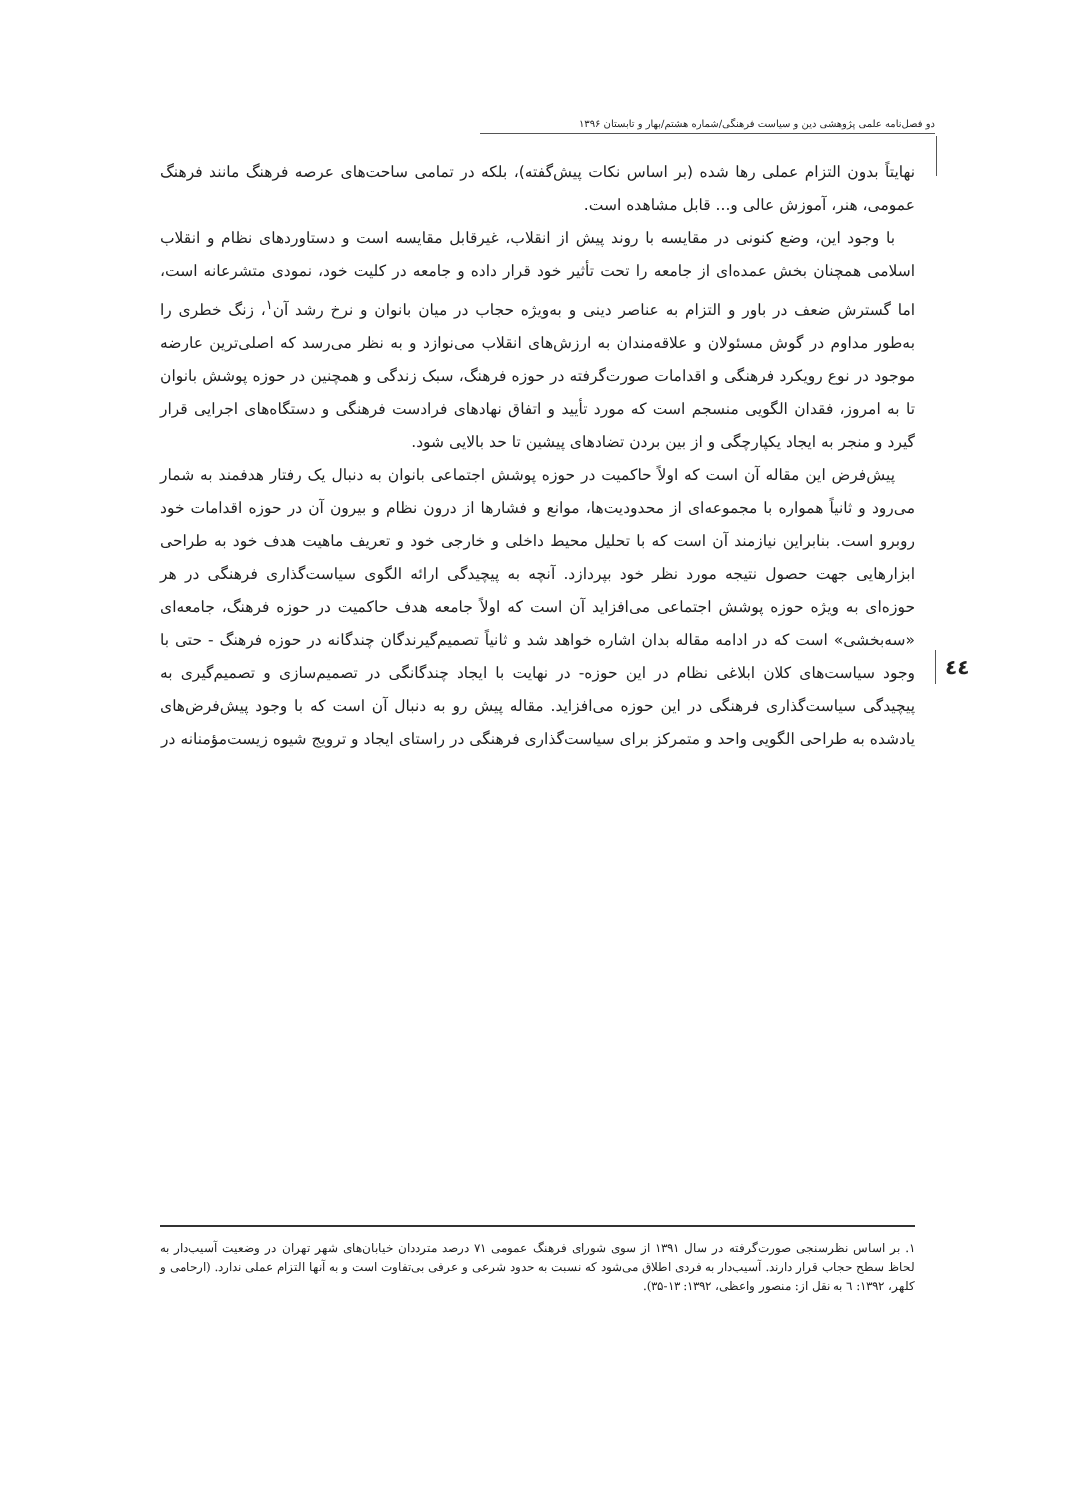دو فصل‌نامه علمی پژوهشی دین و سیاست فرهنگی/شماره هشتم/بهار و تابستان ۱۳۹۶
نهایتاً بدون التزام عملی رها شده (بر اساس نکات پیش‌گفته)، بلکه در تمامی ساحت‌های عرصه فرهنگ مانند فرهنگ عمومی، هنر، آموزش عالی و... قابل مشاهده است.
با وجود این، وضع کنونی در مقایسه با روند پیش از انقلاب، غیرقابل مقایسه است و دستاوردهای نظام و انقلاب اسلامی همچنان بخش عمده‌ای از جامعه را تحت تأثیر خود قرار داده و جامعه در کلیت خود، نمودی متشرعانه است، اما گسترش ضعف در باور و التزام به عناصر دینی و به‌ویژه حجاب در میان بانوان و نرخ رشد آن<sup>۱</sup>، زنگ خطری را به‌طور مداوم در گوش مسئولان و علاقه‌مندان به ارزش‌های انقلاب می‌نوازد و به نظر می‌رسد که اصلی‌ترین عارضه موجود در نوع رویکرد فرهنگی و اقدامات صورت‌گرفته در حوزه فرهنگ، سبک زندگی و همچنین در حوزه پوشش بانوان تا به امروز، فقدان الگویی منسجم است که مورد تأیید و اتفاق نهادهای فرادست فرهنگی و دستگاه‌های اجرایی قرار گیرد و منجر به ایجاد یکپارچگی و از بین بردن تضادهای پیشین تا حد بالایی شود.
پیش‌فرض این مقاله آن است که اولاً حاکمیت در حوزه پوشش اجتماعی بانوان به دنبال یک رفتار هدفمند به شمار می‌رود و ثانیاً همواره با مجموعه‌ای از محدودیت‌ها، موانع و فشارها از درون نظام و بیرون آن در حوزه اقدامات خود روبرو است. بنابراین نیازمند آن است که با تحلیل محیط داخلی و خارجی خود و تعریف ماهیت هدف خود به طراحی ابزارهایی جهت حصول نتیجه مورد نظر خود بپردازد. آنچه به پیچیدگی ارائه الگوی سیاست‌گذاری فرهنگی در هر حوزه‌ای به ویژه حوزه پوشش اجتماعی می‌افزاید آن است که اولاً جامعه هدف حاکمیت در حوزه فرهنگ، جامعه‌ای «سه‌بخشی» است که در ادامه مقاله بدان اشاره خواهد شد و ثانیاً تصمیم‌گیرندگان چندگانه در حوزه فرهنگ - حتی با وجود سیاست‌های کلان ابلاغی نظام در این حوزه- در نهایت با ایجاد چندگانگی در تصمیم‌سازی و تصمیم‌گیری به پیچیدگی سیاست‌گذاری فرهنگی در این حوزه می‌افزاید. مقاله پیش رو به دنبال آن است که با وجود پیش‌فرض‌های یادشده به طراحی الگویی واحد و متمرکز برای سیاست‌گذاری فرهنگی در راستای ایجاد و ترویج شیوه زیست‌مؤمنانه در
٤٤
۱. بر اساس نظرسنجی صورت‌گرفته در سال ۱۳۹۱ از سوی شورای فرهنگ عمومی ۷۱ درصد مترددان خیابان‌های شهر تهران در وضعیت آسیب‌دار به لحاظ سطح حجاب قرار دارند. آسیب‌دار به فردی اطلاق می‌شود که نسبت به حدود شرعی و عرفی بی‌تفاوت است و به آنها التزام عملی ندارد. (ارحامی و کلهر، ۱۳۹۲: ٦ به نقل از: منصور واعظی، ۱۳۹۲: ۱۳-۳۵).